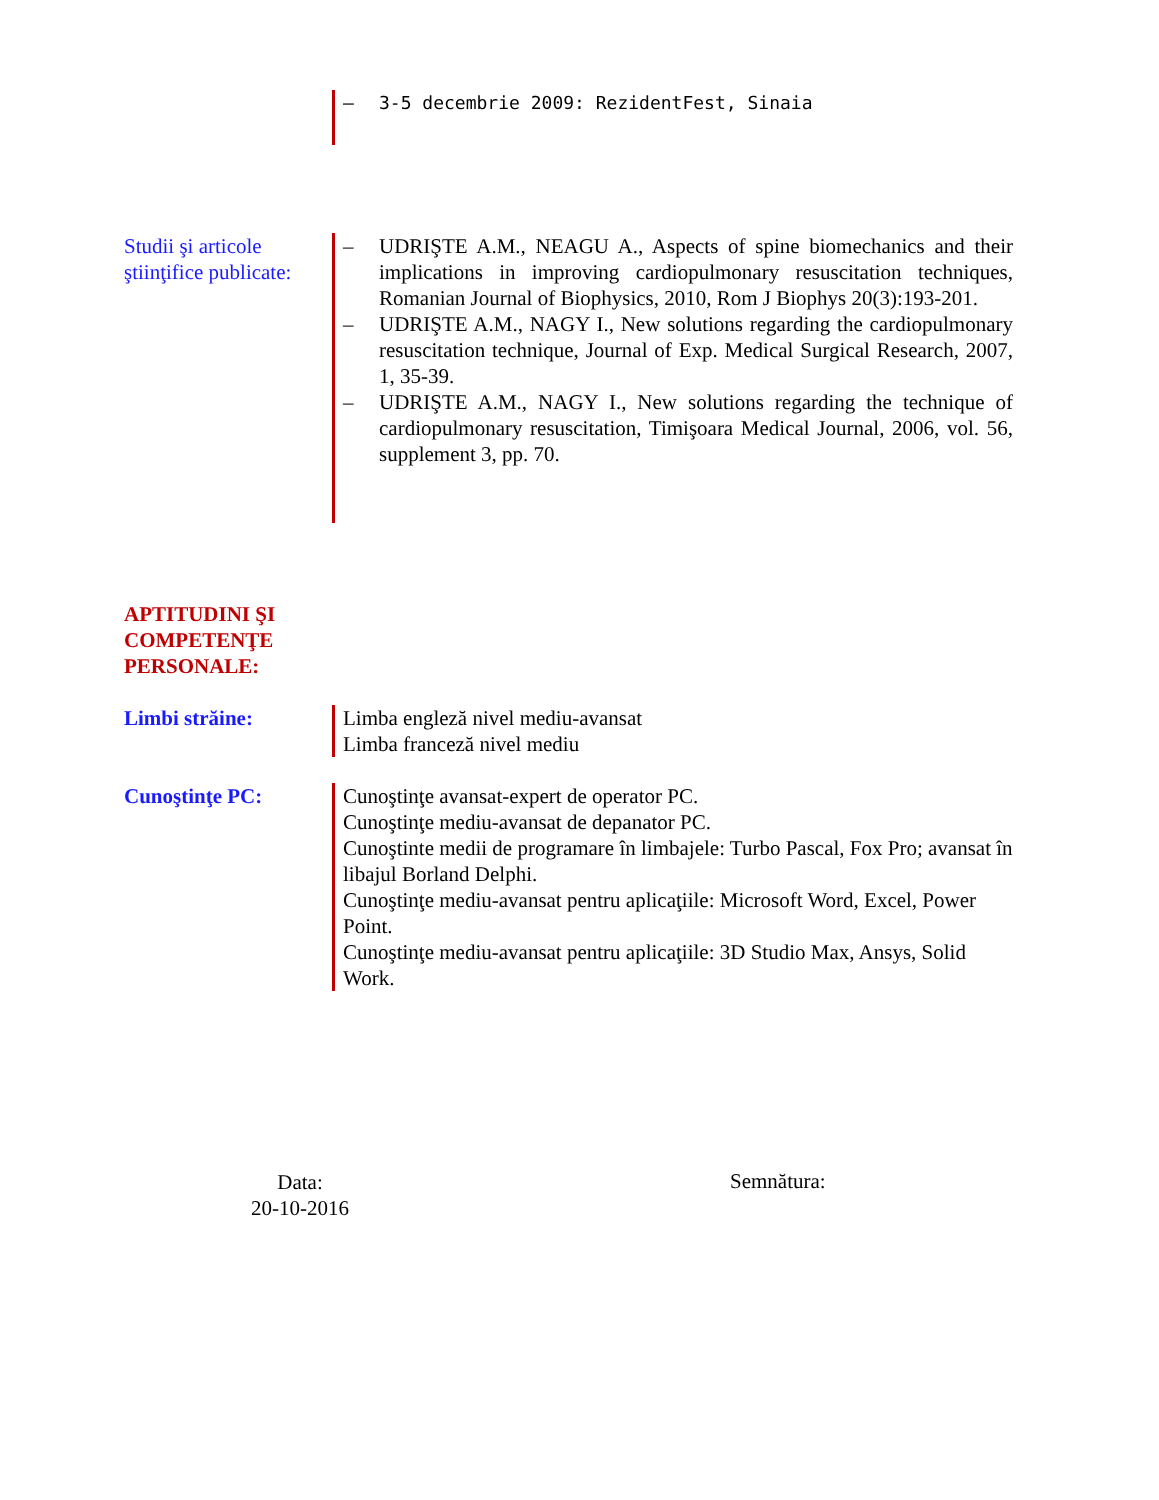– 3-5 decembrie 2009: RezidentFest, Sinaia
Studii şi articole ştiinţifice publicate:
– UDRIŞTE A.M., NEAGU A., Aspects of spine biomechanics and their implications in improving cardiopulmonary resuscitation techniques, Romanian Journal of Biophysics, 2010, Rom J Biophys 20(3):193-201.
– UDRIŞTE A.M., NAGY I., New solutions regarding the cardiopulmonary resuscitation technique, Journal of Exp. Medical Surgical Research, 2007, 1, 35-39.
– UDRIŞTE A.M., NAGY I., New solutions regarding the technique of cardiopulmonary resuscitation, Timişoara Medical Journal, 2006, vol. 56, supplement 3, pp. 70.
APTITUDINI ŞI
COMPETENŢE
PERSONALE:
Limbi străine: Limba engleză nivel mediu-avansat
Limba franceză nivel mediu
Cunoştinţe PC: Cunoştinţe avansat-expert de operator PC.
Cunoştinţe mediu-avansat de depanator PC.
Cunoştinte medii de programare în limbajele: Turbo Pascal, Fox Pro; avansat în libajul Borland Delphi.
Cunoştinţe mediu-avansat pentru aplicaţiile: Microsoft Word, Excel, Power Point.
Cunoştinţe mediu-avansat pentru aplicaţiile: 3D Studio Max, Ansys, Solid Work.
Data:
20-10-2016
Semnătura: